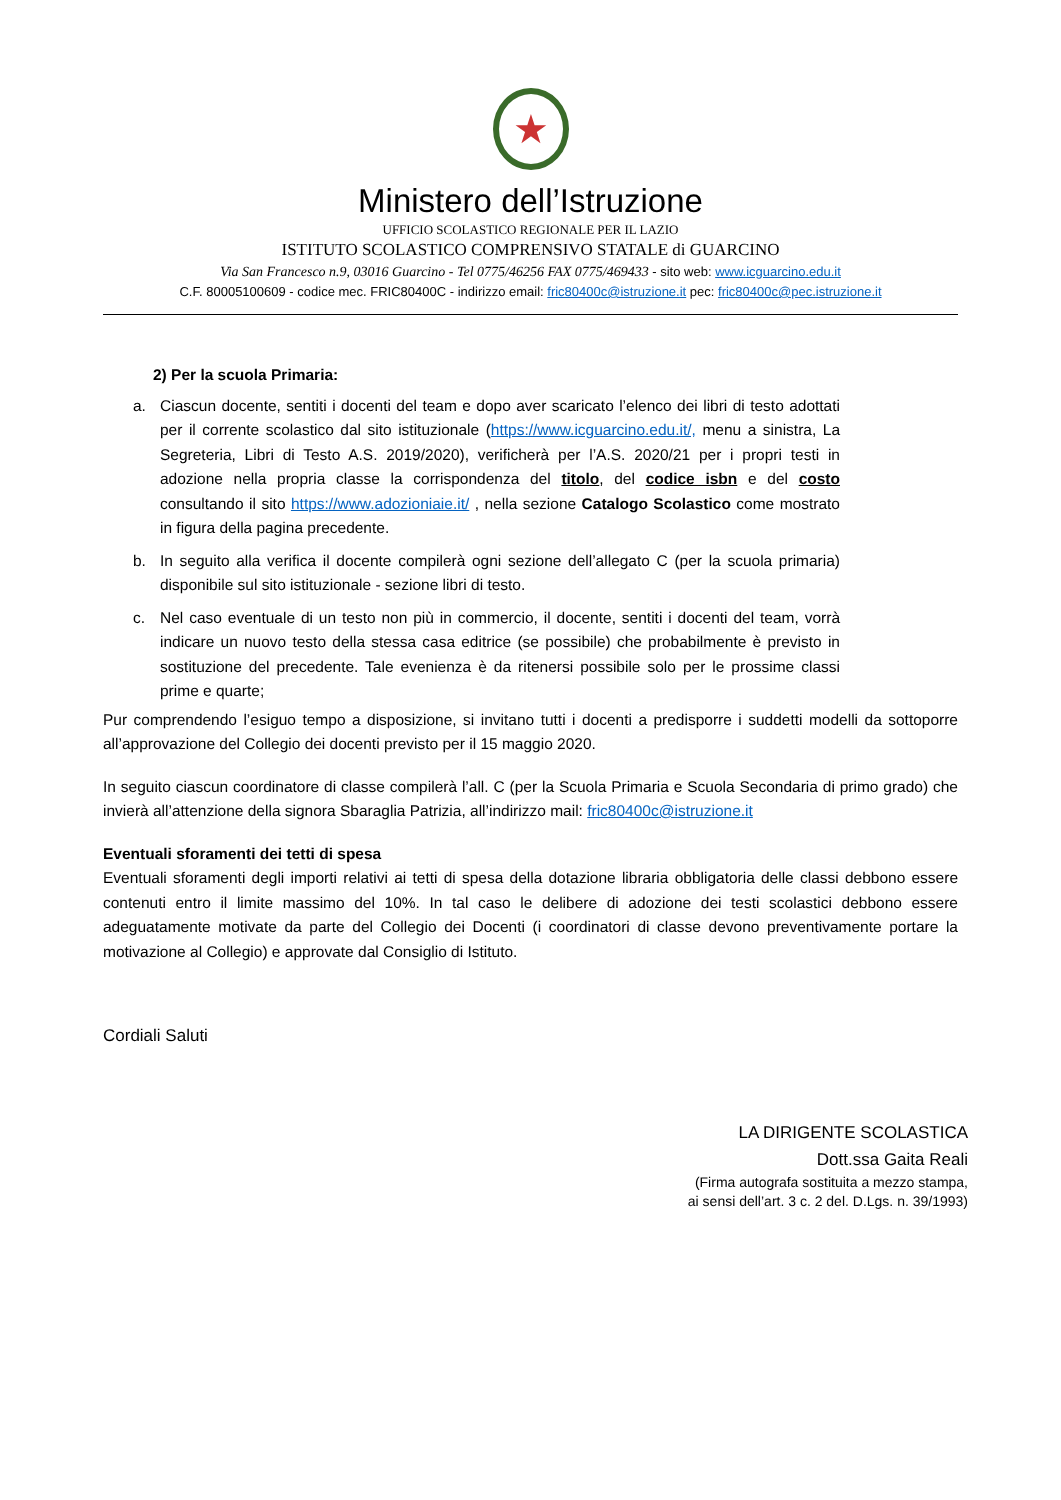★
Ministero dell’Istruzione
UFFICIO SCOLASTICO REGIONALE PER IL LAZIO
ISTITUTO SCOLASTICO COMPRENSIVO STATALE di GUARCINO
Via San Francesco n.9, 03016 Guarcino - Tel 0775/46256 FAX 0775/469433 - sito web: www.icguarcino.edu.it
C.F. 80005100609 - codice mec. FRIC80400C - indirizzo email: fric80400c@istruzione.it pec: fric80400c@pec.istruzione.it
2) Per la scuola Primaria:
a. Ciascun docente, sentiti i docenti del team e dopo aver scaricato l’elenco dei libri di testo adottati per il corrente scolastico dal sito istituzionale (https://www.icguarcino.edu.it/, menu a sinistra, La Segreteria, Libri di Testo A.S. 2019/2020), verificherà per l’A.S. 2020/21 per i propri testi in adozione nella propria classe la corrispondenza del titolo, del codice isbn e del costo consultando il sito https://www.adozioniaie.it/ , nella sezione Catalogo Scolastico come mostrato in figura della pagina precedente.
b. In seguito alla verifica il docente compilerà ogni sezione dell’allegato C (per la scuola primaria) disponibile sul sito istituzionale - sezione libri di testo.
c. Nel caso eventuale di un testo non più in commercio, il docente, sentiti i docenti del team, vorrà indicare un nuovo testo della stessa casa editrice (se possibile) che probabilmente è previsto in sostituzione del precedente. Tale evenienza è da ritenersi possibile solo per le prossime classi prime e quarte;
Pur comprendendo l’esiguo tempo a disposizione, si invitano tutti i docenti a predisporre i suddetti modelli da sottoporre all’approvazione del Collegio dei docenti previsto per il 15 maggio 2020.
In seguito ciascun coordinatore di classe compilerà l’all. C (per la Scuola Primaria e Scuola Secondaria di primo grado) che invierà all’attenzione della signora Sbaraglia Patrizia, all’indirizzo mail: fric80400c@istruzione.it
Eventuali sforamenti dei tetti di spesa
Eventuali sforamenti degli importi relativi ai tetti di spesa della dotazione libraria obbligatoria delle classi debbono essere contenuti entro il limite massimo del 10%. In tal caso le delibere di adozione dei testi scolastici debbono essere adeguatamente motivate da parte del Collegio dei Docenti (i coordinatori di classe devono preventivamente portare la motivazione al Collegio) e approvate dal Consiglio di Istituto.
Cordiali Saluti
LA DIRIGENTE SCOLASTICA
Dott.ssa Gaita Reali
(Firma autografa sostituita a mezzo stampa,
ai sensi dell’art. 3 c. 2 del. D.Lgs. n. 39/1993)